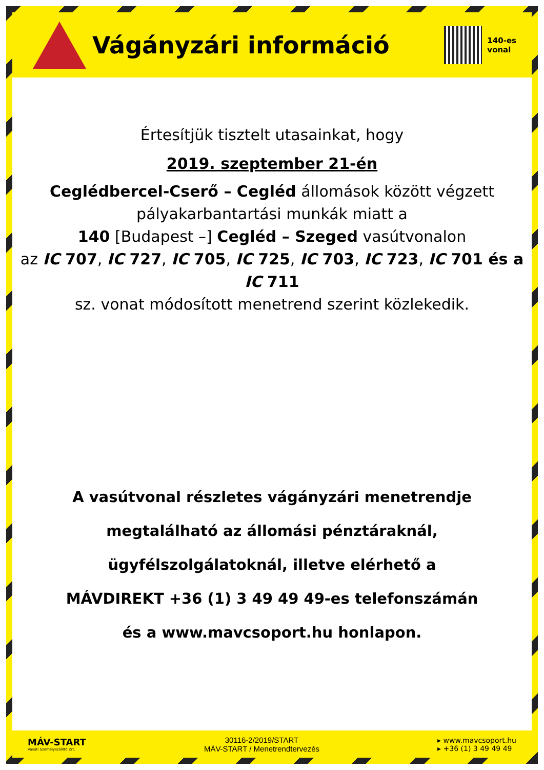Vágányzári információ
140-es
vonal
Értesítjük tisztelt utasainkat, hogy
2019. szeptember 21-én
Ceglédbercel-Cserő – Cegléd állomások között végzett pályakarbantartási munkák miatt a
140 [Budapest –] Cegléd – Szeged vasútvonalon
az IC 707, IC 727, IC 705, IC 725, IC 703, IC 723, IC 701 és a IC 711
sz. vonat módosított menetrend szerint közlekedik.
A vasútvonal részletes vágányzári menetrendje
megtalálható az állomási pénztáraknál,
ügyfélszolgálatoknál, illetve elérhető a
MÁVDIREKT +36 (1) 3 49 49 49-es telefonszámán
és a www.mavcsoport.hu honlapon.
MÁV-START
Vasúti Személyszállító Zrt.
30116-2/2019/START
MÁV-START / Menetrendtervezés
▸ www.mavcsoport.hu
▸ +36 (1) 3 49 49 49